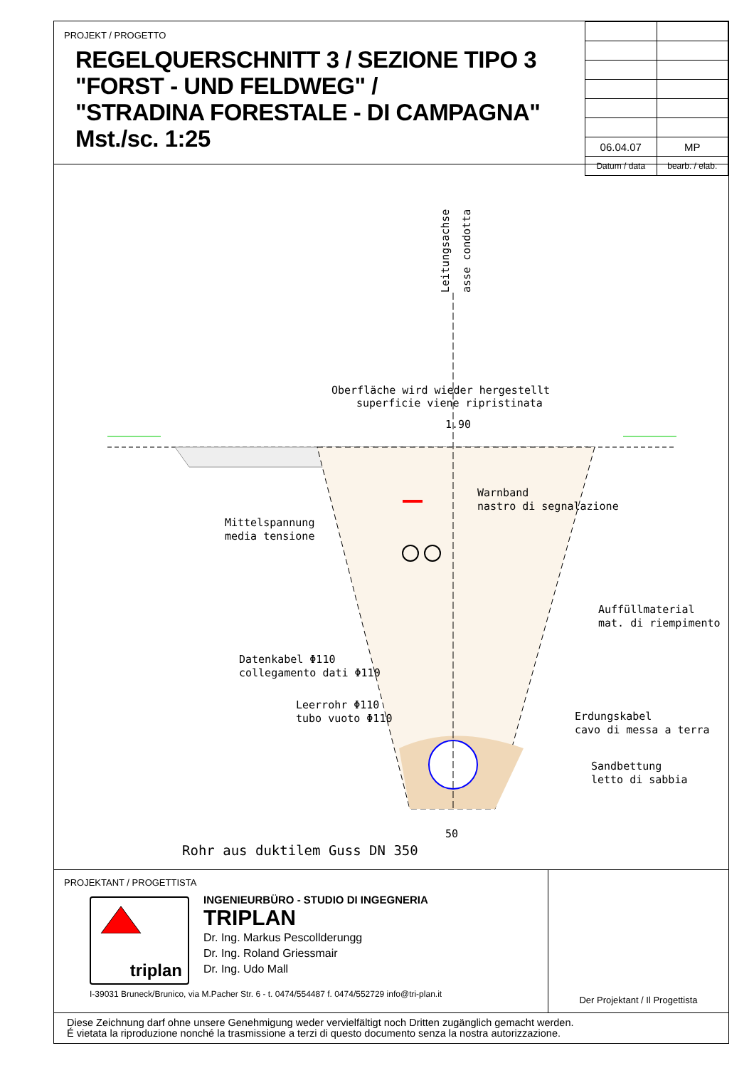PROJEKT / PROGETTO
REGELQUERSCHNITT 3 / SEZIONE TIPO 3
"FORST - UND FELDWEG" /
"STRADINA FORESTALE - DI CAMPAGNA"
Mst./sc. 1:25
| 06.04.07 | MP |
| Datum / data | bearb. / elab. |
Leitungsachse
asse condotta
Oberfläche wird wieder hergestellt
superficie viene ripristinata
1.90
Warnband
nastro di segnalazione
Mittelspannung
media tensione
Auffüllmaterial
mat. di riempimento
Datenkabel Φ110
collegamento dati Φ110
Leerrohr Φ110
tubo vuoto Φ110
Erdungskabel
cavo di messa a terra
Sandbettung
letto di sabbia
50
Rohr aus duktilem Guss DN 350
PROJEKTANT / PROGETTISTA
triplan
INGENIEURBÜRO - STUDIO DI INGEGNERIA
TRIPLAN
Dr. Ing. Markus Pescollderungg
Dr. Ing. Roland Griessmair
Dr. Ing. Udo Mall
I-39031 Bruneck/Brunico, via M.Pacher Str. 6 - t. 0474/554487 f. 0474/552729 info@tri-plan.it
Der Projektant / Il Progettista
Diese Zeichnung darf ohne unsere Genehmigung weder vervielfältigt noch Dritten zugänglich gemacht werden.
É vietata la riproduzione nonché la trasmissione a terzi di questo documento senza la nostra autorizzazione.